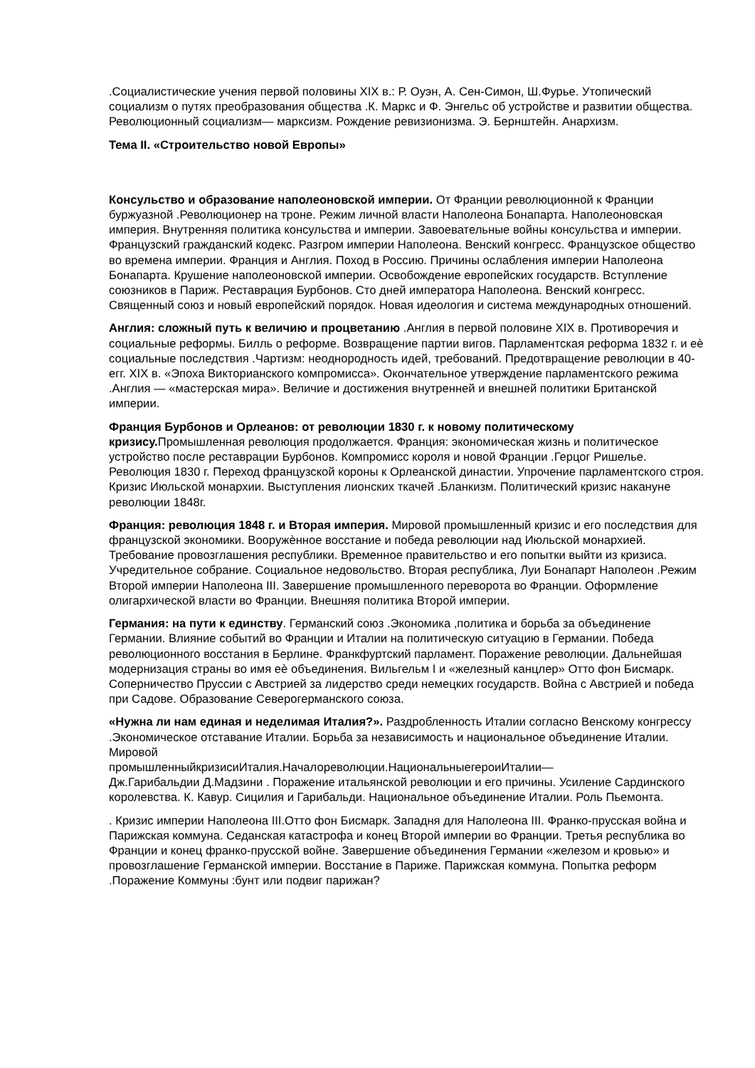.Социалистические учения первой половины XIX в.: Р. Оуэн, А. Сен-Симон, Ш.Фурье. Утопический социализм о путях преобразования общества .К. Маркс и Ф. Энгельс об устройстве и развитии общества. Революционный социализм— марксизм. Рождение ревизионизма. Э. Бернштейн. Анархизм.
Тема II. «Строительство новой Европы»
Консульство и образование наполеоновской империи. От Франции революционной к Франции буржуазной .Революционер на троне. Режим личной власти Наполеона Бонапарта. Наполеоновская империя. Внутренняя политика консульства и империи. Завоевательные войны консульства и империи. Французский гражданский кодекс. Разгром империи Наполеона. Венский конгресс. Французское общество во времена империи. Франция и Англия. Поход в Россию. Причины ослабления империи Наполеона Бонапарта. Крушение наполеоновской империи. Освобождение европейских государств. Вступление союзников в Париж. Реставрация Бурбонов. Сто дней императора Наполеона. Венский конгресс. Священный союз и новый европейский порядок. Новая идеология и система международных отношений.
Англия: сложный путь к величию и процветанию .Англия в первой половине XIX в. Противоречия и социальные реформы. Билль о реформе. Возвращение партии вигов. Парламентская реформа 1832 г. и еѐ социальные последствия .Чартизм: неоднородность идей, требований. Предотвращение революции в 40-егг. XIX в. «Эпоха Викторианского компромисса». Окончательное утверждение парламентского режима .Англия — «мастерская мира». Величие и достижения внутренней и внешней политики Британской империи.
Франция Бурбонов и Орлеанов: от революции 1830 г. к новому политическому кризису. Промышленная революция продолжается. Франция: экономическая жизнь и политическое устройство после реставрации Бурбонов. Компромисс короля и новой Франции .Герцог Ришелье. Революция 1830 г. Переход французской короны к Орлеанской династии. Упрочение парламентского строя. Кризис Июльской монархии. Выступления лионских ткачей .Бланкизм. Политический кризис накануне революции 1848г.
Франция: революция 1848 г. и Вторая империя. Мировой промышленный кризис и его последствия для французской экономики. Вооружѐнное восстание и победа революции над Июльской монархией. Требование провозглашения республики. Временное правительство и его попытки выйти из кризиса. Учредительное собрание. Социальное недовольство. Вторая республика, Луи Бонапарт Наполеон .Режим Второй империи Наполеона III. Завершение промышленного переворота во Франции. Оформление олигархической власти во Франции. Внешняя политика Второй империи.
Германия: на пути к единству. Германский союз .Экономика ,политика и борьба за объединение Германии. Влияние событий во Франции и Италии на политическую ситуацию в Германии. Победа революционного восстания в Берлине. Франкфуртский парламент. Поражение революции. Дальнейшая модернизация страны во имя еѐ объединения. Вильгельм I и «железный канцлер» Отто фон Бисмарк. Соперничество Пруссии с Австрией за лидерство среди немецких государств. Война с Австрией и победа при Садове. Образование Северогерманского союза.
«Нужна ли нам единая и неделимая Италия?». Раздробленность Италии согласно Венскому конгрессу .Экономическое отставание Италии. Борьба за независимость и национальное объединение Италии. Мировой
промышленныйкризисиИталия.Началореволюции.НациональныегероиИталии—
Дж.Гарибальдии Д.Мадзини . Поражение итальянской революции и его причины. Усиление Сардинского королевства. К. Кавур. Сицилия и Гарибальди. Национальное объединение Италии. Роль Пьемонта.
. Кризис империи Наполеона III.Отто фон Бисмарк. Западня для Наполеона III. Франко-прусская война и Парижская коммуна. Седанская катастрофа и конец Второй империи во Франции. Третья республика во Франции и конец франко-прусской войне. Завершение объединения Германии «железом и кровью» и провозглашение Германской империи. Восстание в Париже. Парижская коммуна. Попытка реформ .Поражение Коммуны :бунт или подвиг парижан?